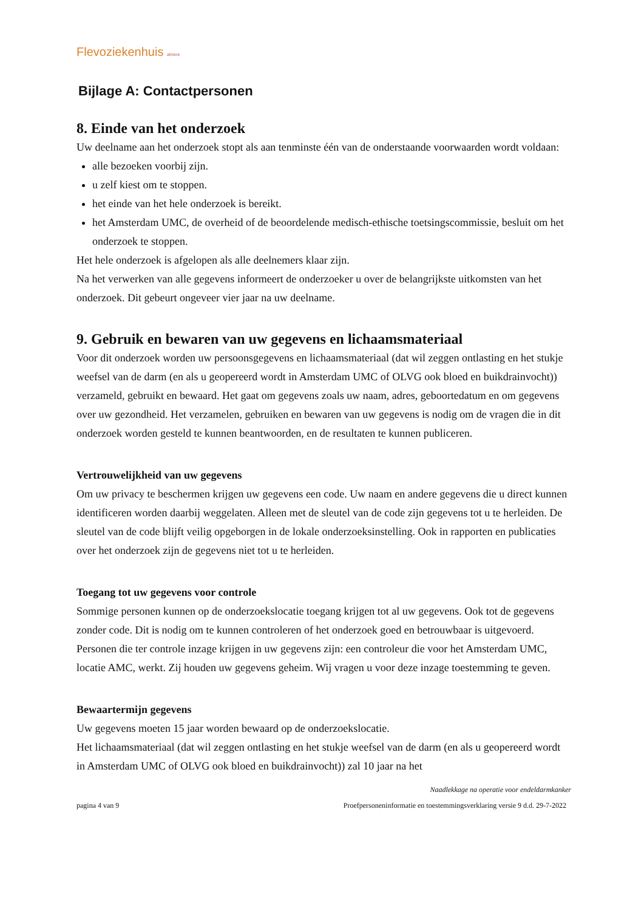Flevoziekenhuis almere
Bijlage A: Contactpersonen
8. Einde van het onderzoek
Uw deelname aan het onderzoek stopt als aan tenminste één van de onderstaande voorwaarden wordt voldaan:
alle bezoeken voorbij zijn.
u zelf kiest om te stoppen.
het einde van het hele onderzoek is bereikt.
het Amsterdam UMC, de overheid of de beoordelende medisch-ethische toetsingscommissie, besluit om het onderzoek te stoppen.
Het hele onderzoek is afgelopen als alle deelnemers klaar zijn.
Na het verwerken van alle gegevens informeert de onderzoeker u over de belangrijkste uitkomsten van het onderzoek. Dit gebeurt ongeveer vier jaar na uw deelname.
9. Gebruik en bewaren van uw gegevens en lichaamsmateriaal
Voor dit onderzoek worden uw persoonsgegevens en lichaamsmateriaal (dat wil zeggen ontlasting en het stukje weefsel van de darm (en als u geopereerd wordt in Amsterdam UMC of OLVG ook bloed en buikdrainvocht)) verzameld, gebruikt en bewaard. Het gaat om gegevens zoals uw naam, adres, geboortedatum en om gegevens over uw gezondheid. Het verzamelen, gebruiken en bewaren van uw gegevens is nodig om de vragen die in dit onderzoek worden gesteld te kunnen beantwoorden, en de resultaten te kunnen publiceren.
Vertrouwelijkheid van uw gegevens
Om uw privacy te beschermen krijgen uw gegevens een code. Uw naam en andere gegevens die u direct kunnen identificeren worden daarbij weggelaten. Alleen met de sleutel van de code zijn gegevens tot u te herleiden. De sleutel van de code blijft veilig opgeborgen in de lokale onderzoeksinstelling. Ook in rapporten en publicaties over het onderzoek zijn de gegevens niet tot u te herleiden.
Toegang tot uw gegevens voor controle
Sommige personen kunnen op de onderzoekslocatie toegang krijgen tot al uw gegevens. Ook tot de gegevens zonder code. Dit is nodig om te kunnen controleren of het onderzoek goed en betrouwbaar is uitgevoerd. Personen die ter controle inzage krijgen in uw gegevens zijn: een controleur die voor het Amsterdam UMC, locatie AMC, werkt. Zij houden uw gegevens geheim. Wij vragen u voor deze inzage toestemming te geven.
Bewaartermijn gegevens
Uw gegevens moeten 15 jaar worden bewaard op de onderzoekslocatie.
Het lichaamsmateriaal (dat wil zeggen ontlasting en het stukje weefsel van de darm (en als u geopereerd wordt in Amsterdam UMC of OLVG ook bloed en buikdrainvocht)) zal 10 jaar na het
Naadlekkage na operatie voor endeldarmkanker
pagina 4 van 9 Proefpersoneninformatie en toestemmingsverklaring versie 9 d.d. 29-7-2022